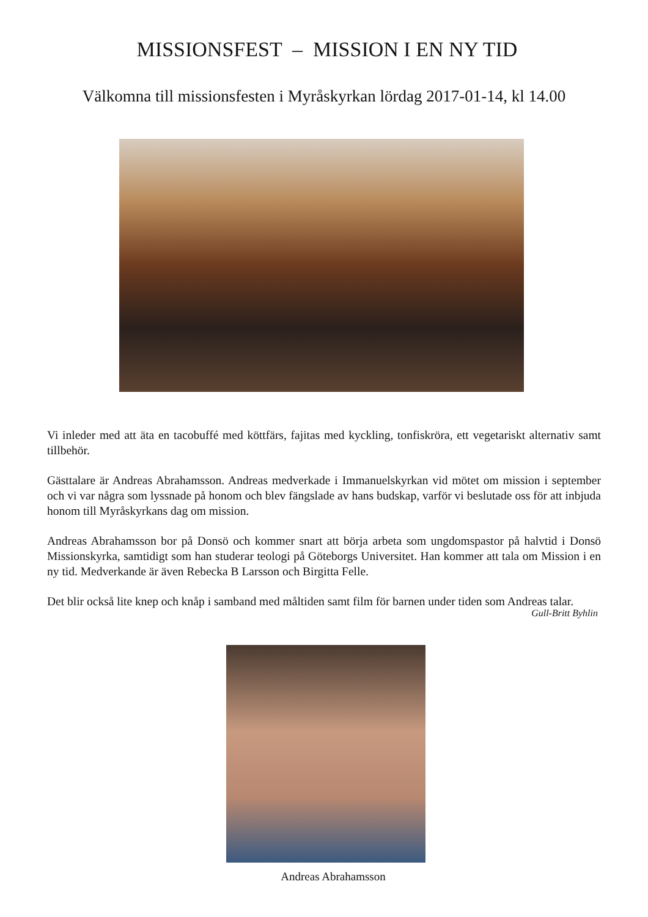MISSIONSFEST – MISSION I EN NY TID
Välkomna till missionsfesten i Myråskyrkan lördag 2017-01-14, kl 14.00
Vi inleder med att äta en tacobuffé med köttfärs, fajitas med kyckling, tonfiskröra, ett vegetariskt alternativ samt tillbehör.
Gästtalare är Andreas Abrahamsson. Andreas medverkade i Immanuelskyrkan vid mötet om mission i september och vi var några som lyssnade på honom och blev fängslade av hans budskap, varför vi beslutade oss för att inbjuda honom till Myråskyrkans dag om mission.
Andreas Abrahamsson bor på Donsö och kommer snart att börja arbeta som ungdomspastor på halvtid i Donsö Missionskyrka, samtidigt som han studerar teologi på Göteborgs Universitet. Han kommer att tala om Mission i en ny tid. Medverkande är även Rebecka B Larsson och Birgitta Felle.
Det blir också lite knep och knåp i samband med måltiden samt film för barnen under tiden som Andreas talar.
Gull-Britt Byhlin
Andreas Abrahamsson